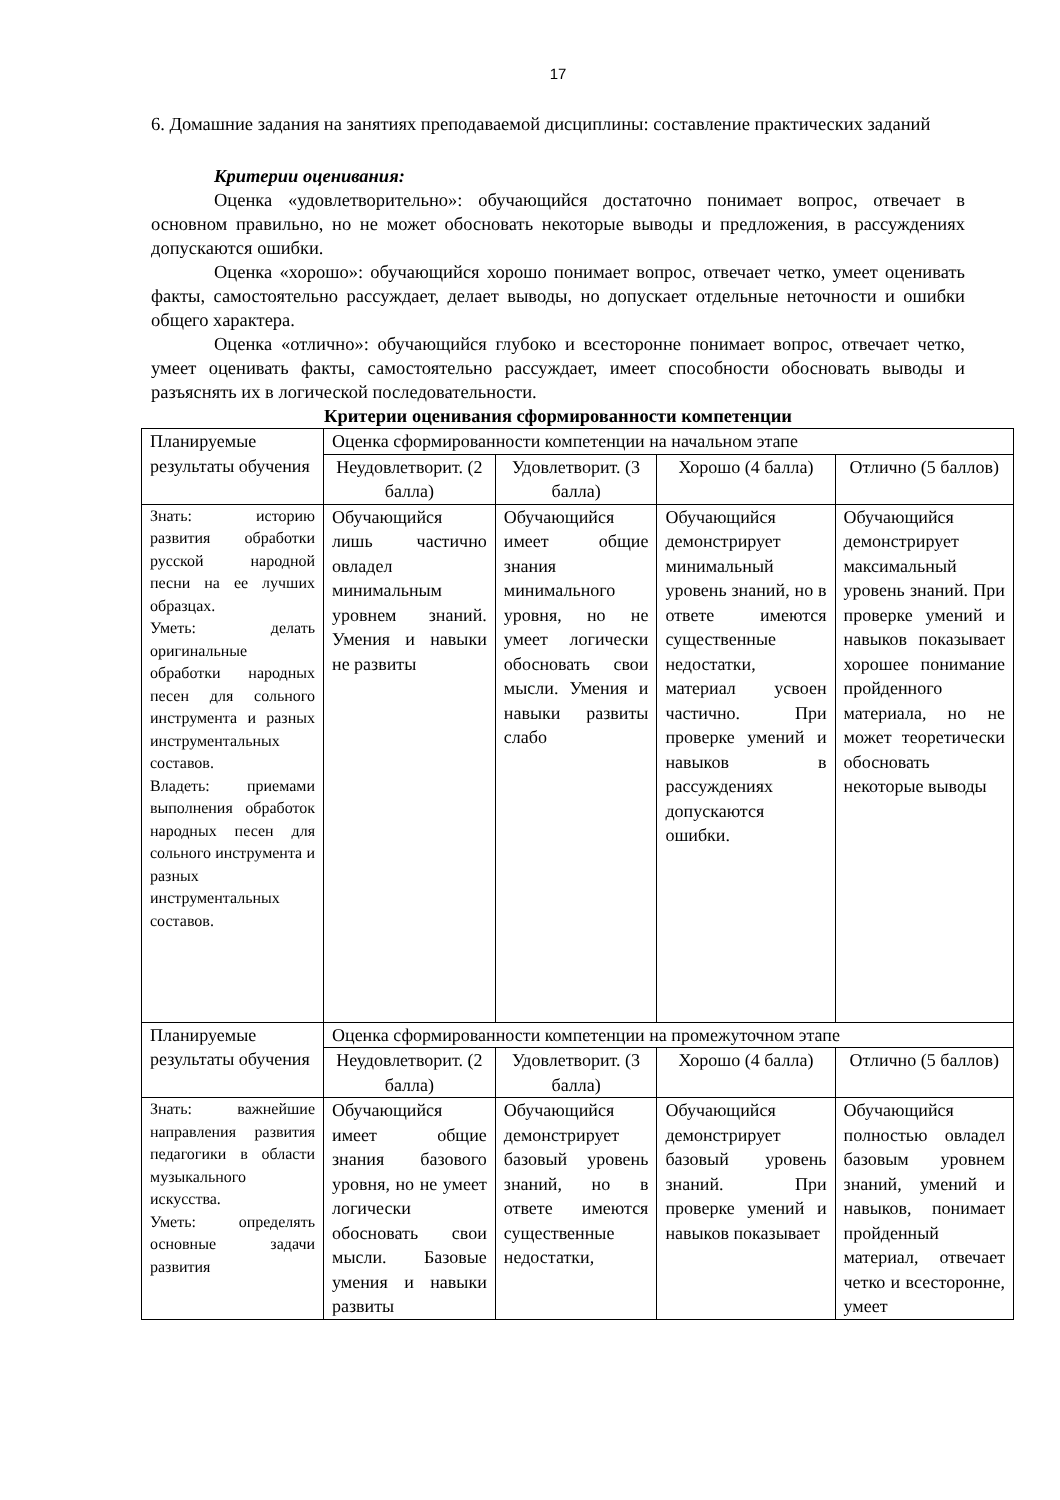17
6. Домашние задания на занятиях преподаваемой дисциплины: составление практических заданий
Критерии оценивания:
Оценка «удовлетворительно»: обучающийся достаточно понимает вопрос, отвечает в основном правильно, но не может обосновать некоторые выводы и предложения, в рассуждениях допускаются ошибки.
Оценка «хорошо»: обучающийся хорошо понимает вопрос, отвечает четко, умеет оценивать факты, самостоятельно рассуждает, делает выводы, но допускает отдельные неточности и ошибки общего характера.
Оценка «отлично»: обучающийся глубоко и всесторонне понимает вопрос, отвечает четко, умеет оценивать факты, самостоятельно рассуждает, имеет способности обосновать выводы и разъяснять их в логической последовательности.
Критерии оценивания сформированности компетенции
| Планируемые результаты обучения | Оценка сформированности компетенции на начальном этапе | | | |
| | Неудовлетворит. (2 балла) | Удовлетворит. (3 балла) | Хорошо (4 балла) | Отлично (5 баллов) |
| Знать: историю развития обработки русской народной песни на ее лучших образцах. Уметь: делать оригинальные обработки народных песен для сольного инструмента и разных инструментальных составов. Владеть: приемами выполнения обработок народных песен для сольного инструмента и разных инструментальных составов. | Обучающийся лишь частично овладел минимальным уровнем знаний. Умения и навыки не развиты | Обучающийся имеет общие знания минимального уровня, но не умеет логически обосновать свои мысли. Умения и навыки развиты слабо | Обучающийся демонстрирует минимальный уровень знаний, но в ответе имеются существенные недостатки, материал усвоен частично. При проверке умений и навыков в рассуждениях допускаются ошибки. | Обучающийся демонстрирует максимальный уровень знаний. При проверке умений и навыков показывает хорошее понимание пройденного материала, но не может теоретически обосновать некоторые выводы |
| Планируемые результаты обучения | Оценка сформированности компетенции на промежуточном этапе | | | |
| | Неудовлетворит. (2 балла) | Удовлетворит. (3 балла) | Хорошо (4 балла) | Отлично (5 баллов) |
| Знать: важнейшие направления развития педагогики в области музыкального искусства. Уметь: определять основные задачи развития | Обучающийся имеет общие знания базового уровня, но не умеет логически обосновать свои мысли. Базовые умения и навыки развиты | Обучающийся демонстрирует базовый уровень знаний, но в ответе имеются существенные недостатки, | Обучающийся демонстрирует базовый уровень знаний. При проверке умений и навыков показывает | Обучающийся полностью овладел базовым уровнем знаний, умений и навыков, понимает пройденный материал, отвечает четко и всесторонне, умеет |